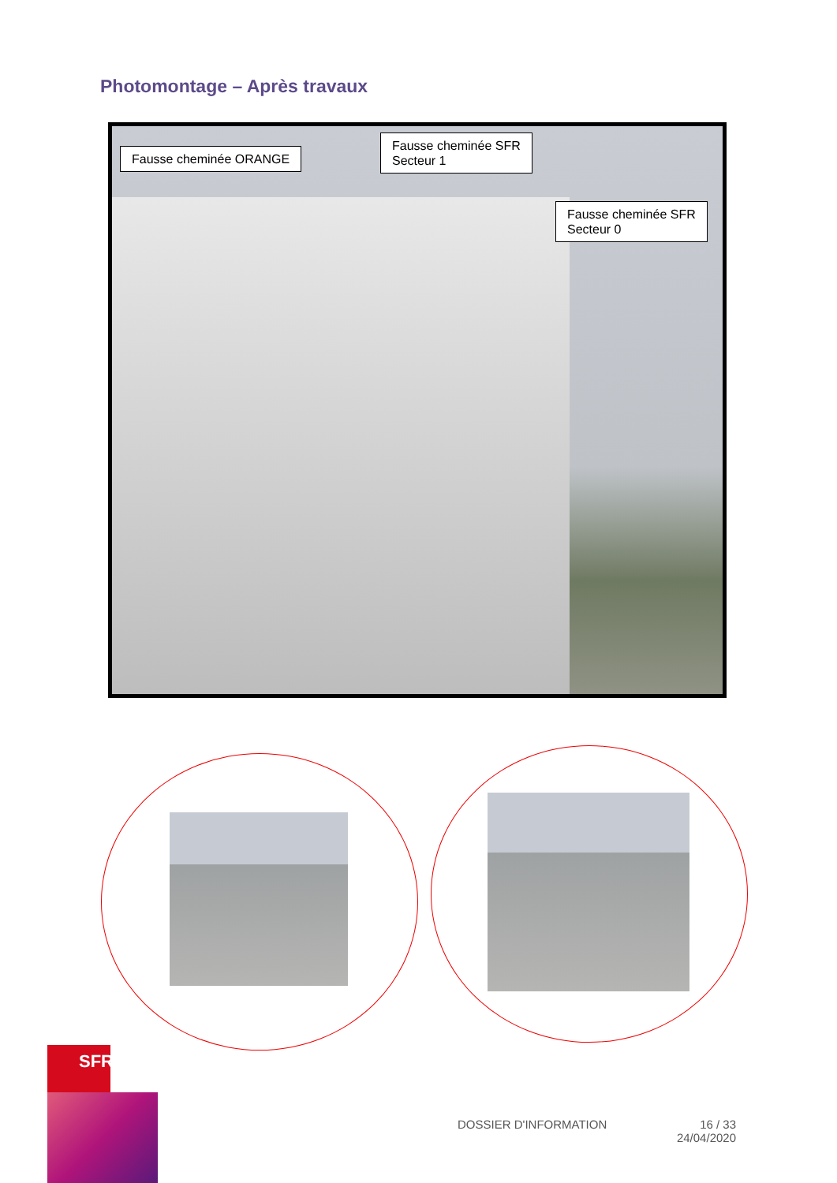Photomontage – Après travaux
Fausse cheminée ORANGE
Fausse cheminée SFR
Secteur 1
Fausse cheminée SFR
Secteur 0
SFR
DOSSIER D'INFORMATION
16 / 33
24/04/2020